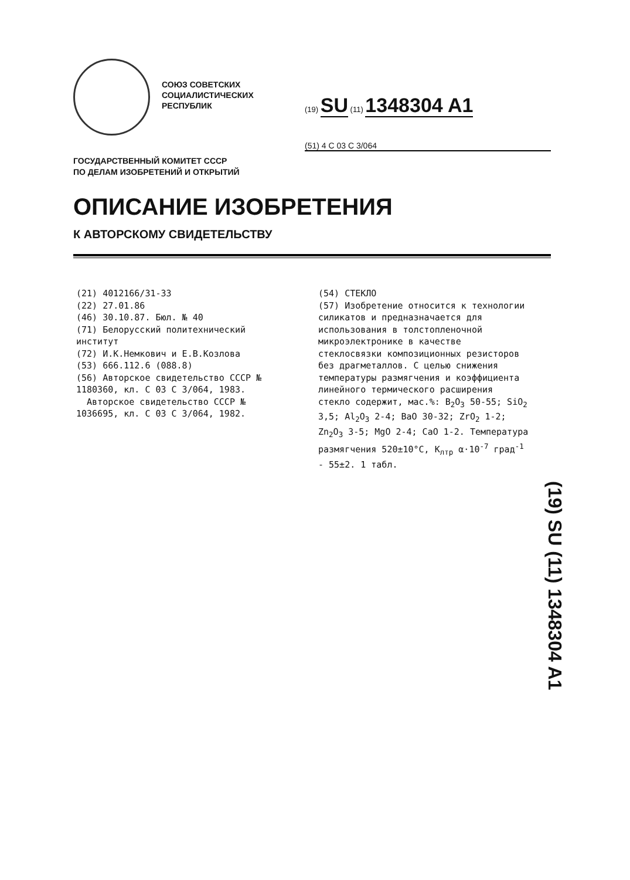СОЮЗ СОВЕТСКИХ
СОЦИАЛИСТИЧЕСКИХ
РЕСПУБЛИК
(19) SU (11) 1348304 A1
(51) 4 C 03 C 3/064
ГОСУДАРСТВЕННЫЙ КОМИТЕТ СССР
ПО ДЕЛАМ ИЗОБРЕТЕНИЙ И ОТКРЫТИЙ
ОПИСАНИЕ ИЗОБРЕТЕНИЯ
К АВТОРСКОМУ СВИДЕТЕЛЬСТВУ
(21) 4012166/31-33
(22) 27.01.86
(46) 30.10.87. Бюл. № 40
(71) Белорусский политехнический институт
(72) И.К.Немкович и Е.В.Козлова
(53) 666.112.6 (088.8)
(56) Авторское свидетельство СССР № 1180360, кл. С 03 С 3/064, 1983.
Авторское свидетельство СССР № 1036695, кл. С 03 С 3/064, 1982.
(54) СТЕКЛО
(57) Изобретение относится к технологии силикатов и предназначается для использования в толстопленочной микроэлектронике в качестве стеклосвязки композиционных резисторов без драгметаллов. С целью снижения температуры размягчения и коэффициента линейного термического расширения стекло содержит, мас.%: B<sub>2</sub>O<sub>3</sub> 50-55; SiO<sub>2</sub> 3,5; Al<sub>2</sub>O<sub>3</sub> 2-4; BaO 30-32; ZrO<sub>2</sub> 1-2; Zn<sub>2</sub>O<sub>3</sub> 3-5; MgO 2-4; CaO 1-2. Температура размягчения 520±10°C, K<sub>лтр</sub> α·10<sup>-7</sup> град<sup>-1</sup> - 55±2. 1 табл.
(19) SU (11) 1348304 A1